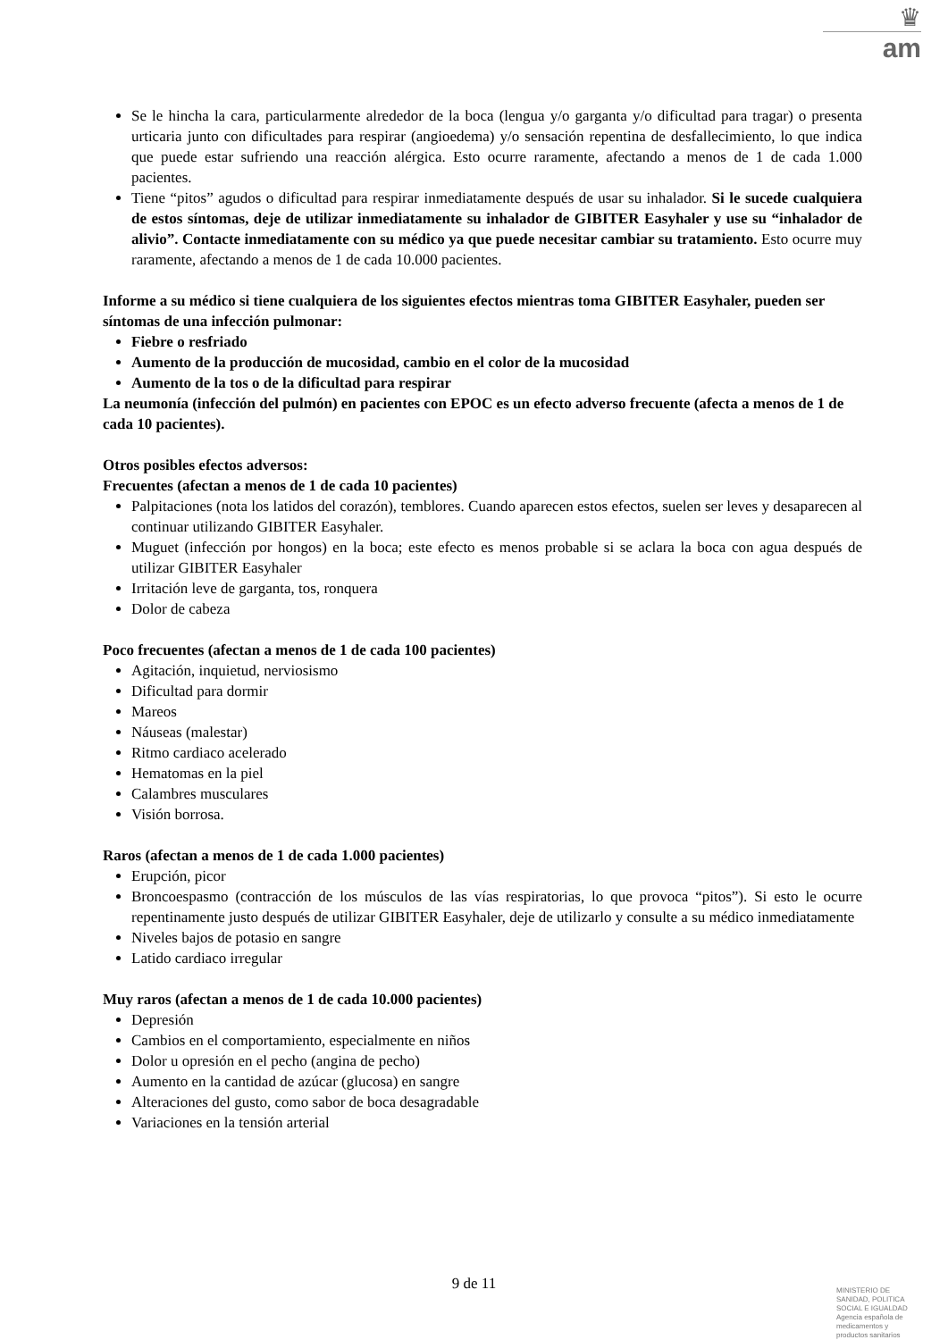♛
am
Se le hincha la cara, particularmente alrededor de la boca (lengua y/o garganta y/o dificultad para tragar) o presenta urticaria junto con dificultades para respirar (angioedema) y/o sensación repentina de desfallecimiento, lo que indica que puede estar sufriendo una reacción alérgica. Esto ocurre raramente, afectando a menos de 1 de cada 1.000 pacientes.
Tiene “pitos” agudos o dificultad para respirar inmediatamente después de usar su inhalador. Si le sucede cualquiera de estos síntomas, deje de utilizar inmediatamente su inhalador de GIBITER Easyhaler y use su “inhalador de alivio”. Contacte inmediatamente con su médico ya que puede necesitar cambiar su tratamiento. Esto ocurre muy raramente, afectando a menos de 1 de cada 10.000 pacientes.
Informe a su médico si tiene cualquiera de los siguientes efectos mientras toma GIBITER Easyhaler, pueden ser síntomas de una infección pulmonar:
Fiebre o resfriado
Aumento de la producción de mucosidad, cambio en el color de la mucosidad
Aumento de la tos o de la dificultad para respirar
La neumonía (infección del pulmón) en pacientes con EPOC es un efecto adverso frecuente (afecta a menos de 1 de cada 10 pacientes).
Otros posibles efectos adversos:
Frecuentes (afectan a menos de 1 de cada 10 pacientes)
Palpitaciones (nota los latidos del corazón), temblores. Cuando aparecen estos efectos, suelen ser leves y desaparecen al continuar utilizando GIBITER Easyhaler.
Muguet (infección por hongos) en la boca; este efecto es menos probable si se aclara la boca con agua después de utilizar GIBITER Easyhaler
Irritación leve de garganta, tos, ronquera
Dolor de cabeza
Poco frecuentes (afectan a menos de 1 de cada 100 pacientes)
Agitación, inquietud, nerviosismo
Dificultad para dormir
Mareos
Náuseas (malestar)
Ritmo cardiaco acelerado
Hematomas en la piel
Calambres musculares
Visión borrosa.
Raros (afectan a menos de 1 de cada 1.000 pacientes)
Erupción, picor
Broncoespasmo (contracción de los músculos de las vías respiratorias, lo que provoca “pitos”). Si esto le ocurre repentinamente justo después de utilizar GIBITER Easyhaler, deje de utilizarlo y consulte a su médico inmediatamente
Niveles bajos de potasio en sangre
Latido cardiaco irregular
Muy raros (afectan a menos de 1 de cada 10.000 pacientes)
Depresión
Cambios en el comportamiento, especialmente en niños
Dolor u opresión en el pecho (angina de pecho)
Aumento en la cantidad de azúcar (glucosa) en sangre
Alteraciones del gusto, como sabor de boca desagradable
Variaciones en la tensión arterial
9 de 11
MINISTERIO DE
SANIDAD, POLITICA
SOCIAL E IGUALDAD
Agencia española de
medicamentos y
productos sanitarios